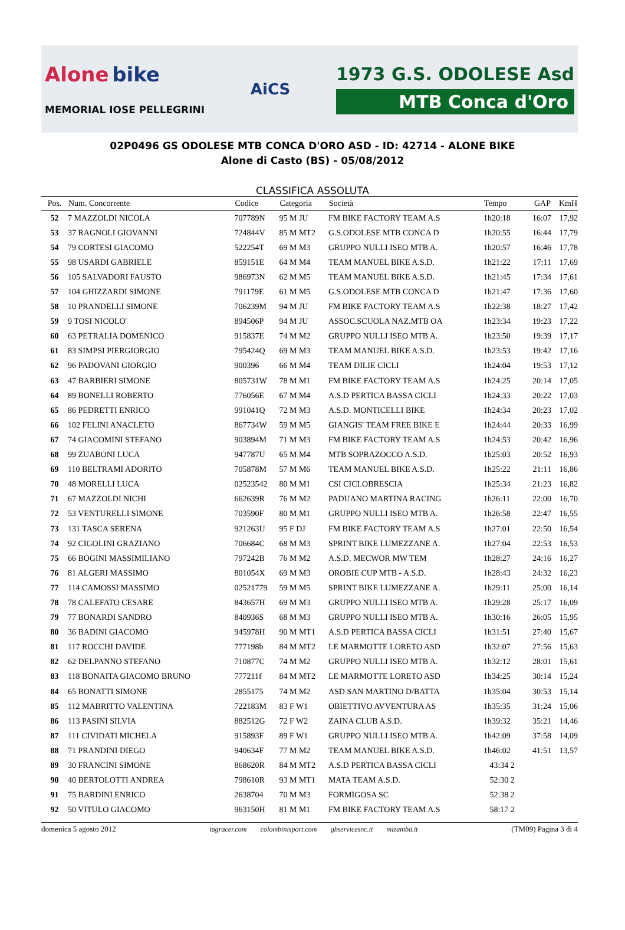Alone bike
MEMORIAL IOSE PELLEGRINI
AiCS
1973 G.S. ODOLESE Asd
MTB Conca d'Oro
02P0496 GS ODOLESE MTB CONCA D'ORO ASD - ID: 42714 - ALONE BIKE
Alone di Casto (BS) - 05/08/2012
CLASSIFICA ASSOLUTA
| Pos. | Num. Concorrente | Codice | Categoria | Società | Tempo | GAP | KmH |
| --- | --- | --- | --- | --- | --- | --- | --- |
| 52 | 7 MAZZOLDI NICOLA | 707789N | 95 M JU | FM BIKE FACTORY TEAM A.S | 1h20:18 | 16:07 | 17,92 |
| 53 | 37 RAGNOLI GIOVANNI | 724844V | 85 M MT2 | G.S.ODOLESE MTB CONCA D | 1h20:55 | 16:44 | 17,79 |
| 54 | 79 CORTESI GIACOMO | 522254T | 69 M M3 | GRUPPO NULLI ISEO MTB A. | 1h20:57 | 16:46 | 17,78 |
| 55 | 98 USARDI GABRIELE | 859151E | 64 M M4 | TEAM MANUEL BIKE A.S.D. | 1h21:22 | 17:11 | 17,69 |
| 56 | 105 SALVADORI FAUSTO | 986973N | 62 M M5 | TEAM MANUEL BIKE A.S.D. | 1h21:45 | 17:34 | 17,61 |
| 57 | 104 GHIZZARDI SIMONE | 791179E | 61 M M5 | G.S.ODOLESE MTB CONCA D | 1h21:47 | 17:36 | 17,60 |
| 58 | 10 PRANDELLI SIMONE | 706239M | 94 M JU | FM BIKE FACTORY TEAM A.S | 1h22:38 | 18:27 | 17,42 |
| 59 | 9 TOSI NICOLO' | 894506P | 94 M JU | ASSOC.SCUOLA NAZ.MTB OA | 1h23:34 | 19:23 | 17,22 |
| 60 | 63 PETRALIA DOMENICO | 915837E | 74 M M2 | GRUPPO NULLI ISEO MTB A. | 1h23:50 | 19:39 | 17,17 |
| 61 | 83 SIMPSI PIERGIORGIO | 795424Q | 69 M M3 | TEAM MANUEL BIKE A.S.D. | 1h23:53 | 19:42 | 17,16 |
| 62 | 96 PADOVANI GIORGIO | 900396 | 66 M M4 | TEAM DILIE CICLI | 1h24:04 | 19:53 | 17,12 |
| 63 | 47 BARBIERI SIMONE | 805731W | 78 M M1 | FM BIKE FACTORY TEAM A.S | 1h24:25 | 20:14 | 17,05 |
| 64 | 89 BONELLI ROBERTO | 776056E | 67 M M4 | A.S.D PERTICA BASSA CICLI | 1h24:33 | 20:22 | 17,03 |
| 65 | 86 PEDRETTI ENRICO | 991041Q | 72 M M3 | A.S.D. MONTICELLI BIKE | 1h24:34 | 20:23 | 17,02 |
| 66 | 102 FELINI ANACLETO | 867734W | 59 M M5 | GIANGIS' TEAM FREE BIKE E | 1h24:44 | 20:33 | 16,99 |
| 67 | 74 GIACOMINI STEFANO | 903894M | 71 M M3 | FM BIKE FACTORY TEAM A.S | 1h24:53 | 20:42 | 16,96 |
| 68 | 99 ZUABONI LUCA | 947787U | 65 M M4 | MTB SOPRAZOCCO A.S.D. | 1h25:03 | 20:52 | 16,93 |
| 69 | 110 BELTRAMI ADORITO | 705878M | 57 M M6 | TEAM MANUEL BIKE A.S.D. | 1h25:22 | 21:11 | 16,86 |
| 70 | 48 MORELLI LUCA | 02523542 | 80 M M1 | CSI CICLOBRESCIA | 1h25:34 | 21:23 | 16,82 |
| 71 | 67 MAZZOLDI NICHI | 662639R | 76 M M2 | PADUANO MARTINA RACING | 1h26:11 | 22:00 | 16,70 |
| 72 | 53 VENTURELLI SIMONE | 703590F | 80 M M1 | GRUPPO NULLI ISEO MTB A. | 1h26:58 | 22:47 | 16,55 |
| 73 | 131 TASCA SERENA | 921263U | 95 F DJ | FM BIKE FACTORY TEAM A.S | 1h27:01 | 22:50 | 16,54 |
| 74 | 92 CIGOLINI GRAZIANO | 706684C | 68 M M3 | SPRINT BIKE LUMEZZANE A. | 1h27:04 | 22:53 | 16,53 |
| 75 | 66 BOGINI MASSIMILIANO | 797242B | 76 M M2 | A.S.D. MECWOR MW TEM | 1h28:27 | 24:16 | 16,27 |
| 76 | 81 ALGERI MASSIMO | 801054X | 69 M M3 | OROBIE CUP MTB - A.S.D. | 1h28:43 | 24:32 | 16,23 |
| 77 | 114 CAMOSSI MASSIMO | 02521779 | 59 M M5 | SPRINT BIKE LUMEZZANE A. | 1h29:11 | 25:00 | 16,14 |
| 78 | 78 CALEFATO CESARE | 843657H | 69 M M3 | GRUPPO NULLI ISEO MTB A. | 1h29:28 | 25:17 | 16,09 |
| 79 | 77 BONARDI SANDRO | 840936S | 68 M M3 | GRUPPO NULLI ISEO MTB A. | 1h30:16 | 26:05 | 15,95 |
| 80 | 36 BADINI GIACOMO | 945978H | 90 M MT1 | A.S.D PERTICA BASSA CICLI | 1h31:51 | 27:40 | 15,67 |
| 81 | 117 ROCCHI DAVIDE | 777198b | 84 M MT2 | LE MARMOTTE LORETO ASD | 1h32:07 | 27:56 | 15,63 |
| 82 | 62 DELPANNO STEFANO | 710877C | 74 M M2 | GRUPPO NULLI ISEO MTB A. | 1h32:12 | 28:01 | 15,61 |
| 83 | 118 BONAITA GIACOMO BRUNO | 777211f | 84 M MT2 | LE MARMOTTE LORETO ASD | 1h34:25 | 30:14 | 15,24 |
| 84 | 65 BONATTI SIMONE | 2855175 | 74 M M2 | ASD SAN MARTINO D/BATTA | 1h35:04 | 30:53 | 15,14 |
| 85 | 112 MABRITTO VALENTINA | 722183M | 83 F W1 | OBIETTIVO AVVENTURA AS | 1h35:35 | 31:24 | 15,06 |
| 86 | 113 PASINI SILVIA | 882512G | 72 F W2 | ZAINA CLUB A.S.D. | 1h39:32 | 35:21 | 14,46 |
| 87 | 111 CIVIDATI MICHELA | 915893F | 89 F W1 | GRUPPO NULLI ISEO MTB A. | 1h42:09 | 37:58 | 14,09 |
| 88 | 71 PRANDINI DIEGO | 940634F | 77 M M2 | TEAM MANUEL BIKE A.S.D. | 1h46:02 | 41:51 | 13,57 |
| 89 | 30 FRANCINI SIMONE | 868620R | 84 M MT2 | A.S.D PERTICA BASSA CICLI | 43:34 2 | | |
| 90 | 40 BERTOLOTTI ANDREA | 798610R | 93 M MT1 | MATA TEAM A.S.D. | 52:30 2 | | |
| 91 | 75 BARDINI ENRICO | 2638704 | 70 M M3 | FORMIGOSA SC | 52:38 2 | | |
| 92 | 50 VITULO GIACOMO | 963150H | 81 M M1 | FM BIKE FACTORY TEAM A.S | 58:17 2 | | |
domenica 5 agosto 2012 tagracer.com colombinisport.com gbservicesnc.it mizamba.it (TM09) Pagina 3 di 4